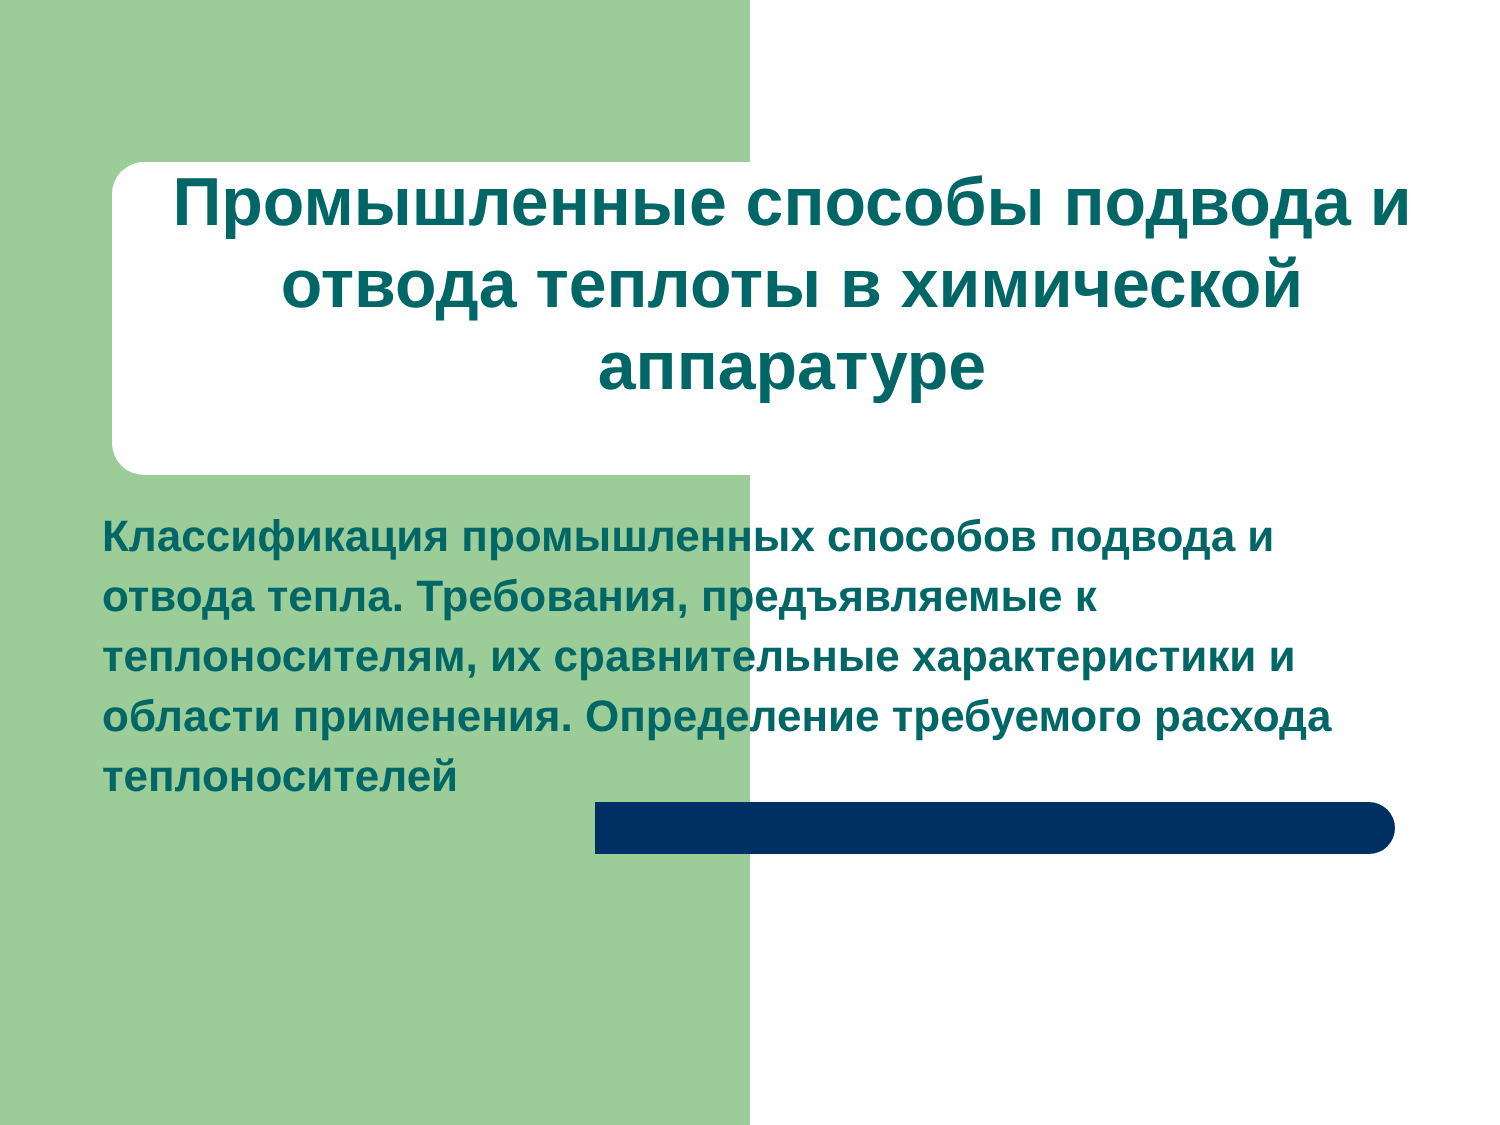Промышленные способы подвода и отвода теплоты в химической аппаратуре
Классификация промышленных способов подвода и отвода тепла. Требования, предъявляемые к теплоносителям, их сравнительные характеристики и области применения. Определение требуемого расхода теплоносителей